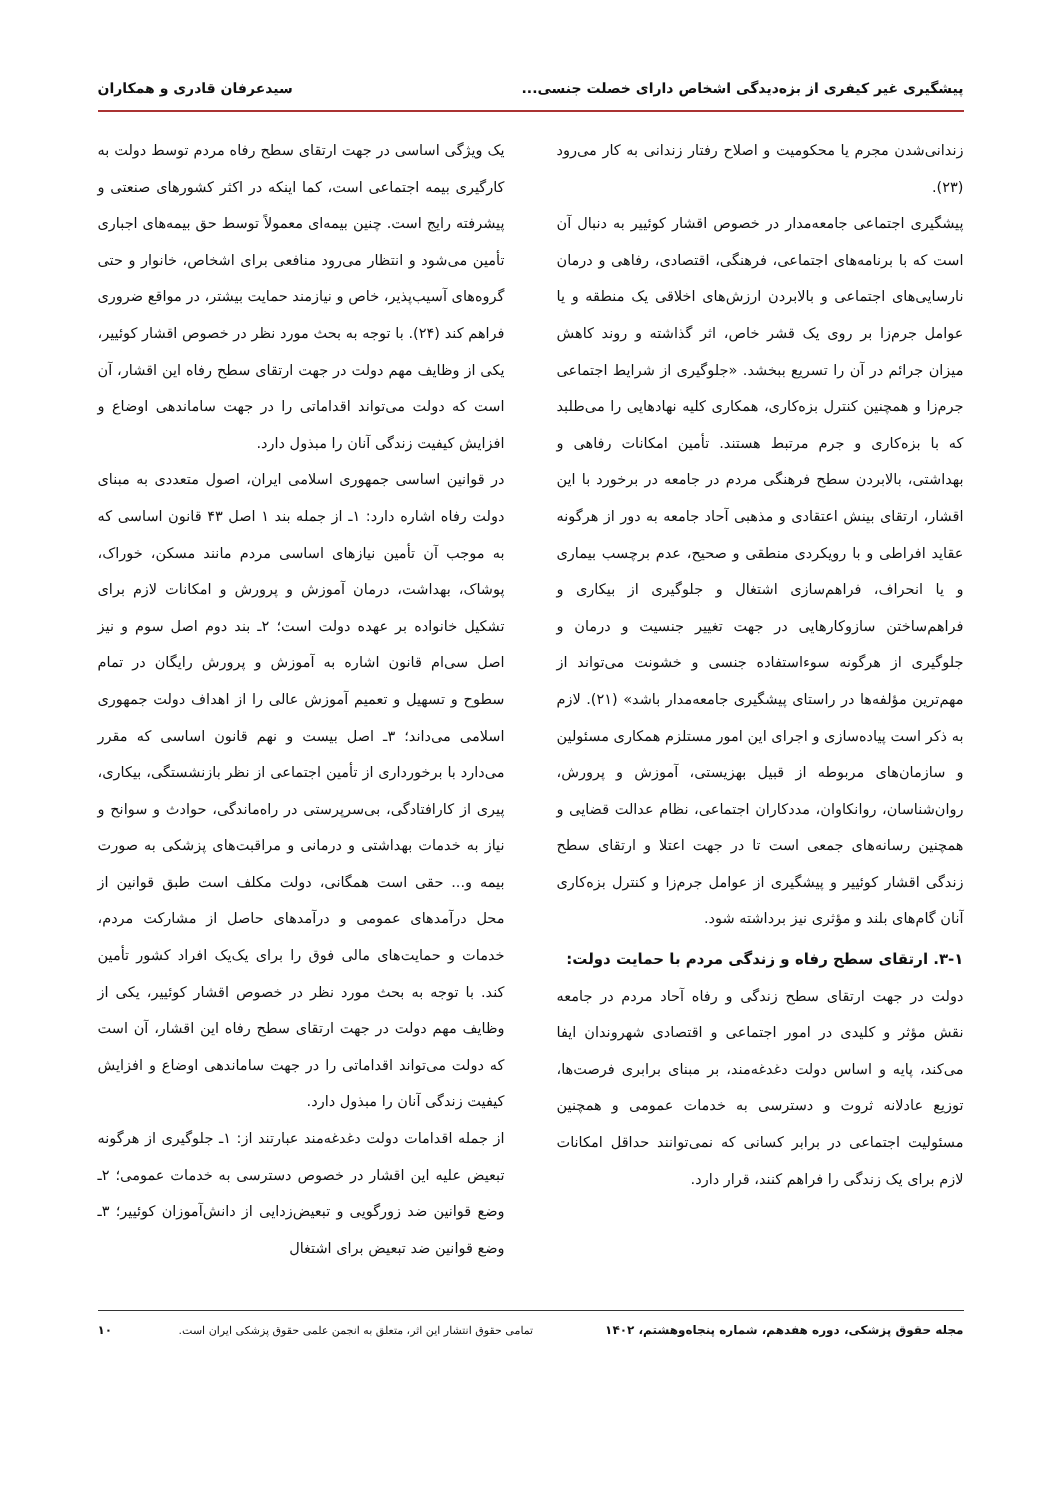پیشگیری غیر کیفری از بزه‌دیدگی اشخاص دارای خصلت جنسی... سیدعرفان قادری و همکاران
زندانی‌شدن مجرم یا محکومیت و اصلاح رفتار زندانی به کار می‌رود (۲۳).
پیشگیری اجتماعی جامعه‌مدار در خصوص اقشار کوئییر به دنبال آن است که با برنامه‌های اجتماعی، فرهنگی، اقتصادی، رفاهی و درمان نارسایی‌های اجتماعی و بالابردن ارزش‌های اخلاقی یک منطقه و یا عوامل جرم‌زا بر روی یک قشر خاص، اثر گذاشته و روند کاهش میزان جرائم در آن را تسریع ببخشد. «جلوگیری از شرایط اجتماعی جرم‌زا و همچنین کنترل بزه‌کاری، همکاری کلیه نهادهایی را می‌طلبد که با بزه‌کاری و جرم مرتبط هستند. تأمین امکانات رفاهی و بهداشتی، بالابردن سطح فرهنگی مردم در جامعه در برخورد با این اقشار، ارتقای بینش اعتقادی و مذهبی آحاد جامعه به دور از هرگونه عقاید افراطی و با رویکردی منطقی و صحیح، عدم برچسب بیماری و یا انحراف، فراهم‌سازی اشتغال و جلوگیری از بیکاری و فراهم‌ساختن سازوکارهایی در جهت تغییر جنسیت و درمان و جلوگیری از هرگونه سوءاستفاده جنسی و خشونت می‌تواند از مهم‌ترین مؤلفه‌ها در راستای پیشگیری جامعه‌مدار باشد» (۲۱). لازم به ذکر است پیاده‌سازی و اجرای این امور مستلزم همکاری مسئولین و سازمان‌های مربوطه از قبیل بهزیستی، آموزش و پرورش، روان‌شناسان، روانکاوان، مددکاران اجتماعی، نظام عدالت قضایی و همچنین رسانه‌های جمعی است تا در جهت اعتلا و ارتقای سطح زندگی اقشار کوئییر و پیشگیری از عوامل جرم‌زا و کنترل بزه‌کاری آنان گام‌های بلند و مؤثری نیز برداشته شود.
۳-۱. ارتقای سطح رفاه و زندگی مردم با حمایت دولت:
دولت در جهت ارتقای سطح زندگی و رفاه آحاد مردم در جامعه نقش مؤثر و کلیدی در امور اجتماعی و اقتصادی شهروندان ایفا می‌کند، پایه و اساس دولت دغدغه‌مند، بر مبنای برابری فرصت‌ها، توزیع عادلانه ثروت و دسترسی به خدمات عمومی و همچنین مسئولیت اجتماعی در برابر کسانی که نمی‌توانند حداقل امکانات لازم برای یک زندگی را فراهم کنند، قرار دارد.
یک ویژگی اساسی در جهت ارتقای سطح رفاه مردم توسط دولت به کارگیری بیمه اجتماعی است، کما اینکه در اکثر کشورهای صنعتی و پیشرفته رایج است. چنین بیمه‌ای معمولاً توسط حق بیمه‌های اجباری تأمین می‌شود و انتظار می‌رود منافعی برای اشخاص، خانوار و حتی گروه‌های آسیب‌پذیر، خاص و نیازمند حمایت بیشتر، در مواقع ضروری فراهم کند (۲۴). با توجه به بحث مورد نظر در خصوص اقشار کوئییر، یکی از وظایف مهم دولت در جهت ارتقای سطح رفاه این اقشار، آن است که دولت می‌تواند اقداماتی را در جهت ساماندهی اوضاع و افزایش کیفیت زندگی آنان را مبذول دارد.
در قوانین اساسی جمهوری اسلامی ایران، اصول متعددی به مبنای دولت رفاه اشاره دارد: ۱ـ از جمله بند ۱ اصل ۴۳ قانون اساسی که به موجب آن تأمین نیازهای اساسی مردم مانند مسکن، خوراک، پوشاک، بهداشت، درمان آموزش و پرورش و امکانات لازم برای تشکیل خانواده بر عهده دولت است؛ ۲ـ بند دوم اصل سوم و نیز اصل سی‌ام قانون اشاره به آموزش و پرورش رایگان در تمام سطوح و تسهیل و تعمیم آموزش عالی را از اهداف دولت جمهوری اسلامی می‌داند؛ ۳ـ اصل بیست و نهم قانون اساسی که مقرر می‌دارد با برخورداری از تأمین اجتماعی از نظر بازنشستگی، بیکاری، پیری از کارافتادگی، بی‌سرپرستی در راه‌ماندگی، حوادث و سوانح و نیاز به خدمات بهداشتی و درمانی و مراقبت‌های پزشکی به صورت بیمه و... حقی است همگانی، دولت مکلف است طبق قوانین از محل درآمدهای عمومی و درآمدهای حاصل از مشارکت مردم، خدمات و حمایت‌های مالی فوق را برای یک‌یک افراد کشور تأمین کند. با توجه به بحث مورد نظر در خصوص اقشار کوئییر، یکی از وظایف مهم دولت در جهت ارتقای سطح رفاه این اقشار، آن است که دولت می‌تواند اقداماتی را در جهت ساماندهی اوضاع و افزایش کیفیت زندگی آنان را مبذول دارد.
از جمله اقدامات دولت دغدغه‌مند عبارتند از: ۱ـ جلوگیری از هرگونه تبعیض علیه این اقشار در خصوص دسترسی به خدمات عمومی؛ ۲ـ وضع قوانین ضد زورگویی و تبعیض‌زدایی از دانش‌آموزان کوئییر؛ ۳ـ وضع قوانین ضد تبعیض برای اشتغال
مجله حقوق پزشکی، دوره هفدهم، شماره پنجاه‌وهشتم، ۱۴۰۲ تمامی حقوق انتشار این اثر، متعلق به انجمن علمی حقوق پزشکی ایران است. ۱۰